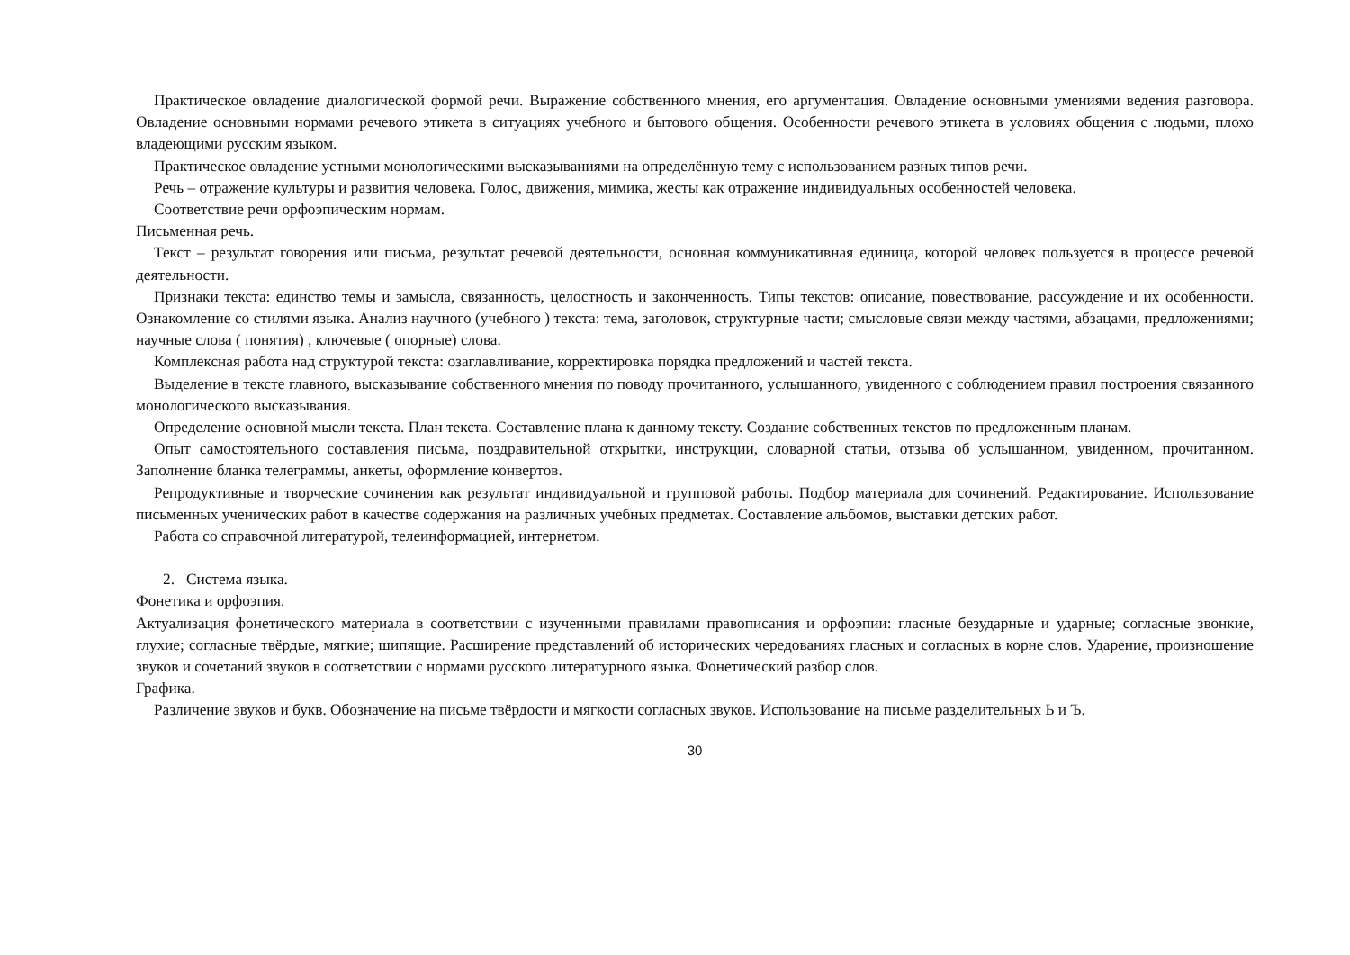Практическое овладение диалогической формой речи. Выражение собственного мнения, его аргументация. Овладение основными умениями ведения разговора. Овладение основными нормами речевого этикета в ситуациях учебного и бытового общения. Особенности речевого этикета в условиях общения с людьми, плохо владеющими русским языком.
Практическое овладение устными монологическими высказываниями на определённую тему с использованием разных типов речи.
Речь – отражение культуры и развития человека. Голос, движения, мимика, жесты как отражение индивидуальных особенностей человека.
Соответствие речи орфоэпическим нормам.
Письменная речь.
Текст – результат говорения или письма, результат речевой деятельности, основная коммуникативная единица, которой человек пользуется в процессе речевой деятельности.
Признаки текста: единство темы и замысла, связанность, целостность и законченность. Типы текстов: описание, повествование, рассуждение и их особенности. Ознакомление со стилями языка. Анализ научного (учебного ) текста: тема, заголовок, структурные части; смысловые связи между частями, абзацами, предложениями; научные слова ( понятия) , ключевые ( опорные) слова.
Комплексная работа над структурой текста: озаглавливание, корректировка порядка предложений и частей текста.
Выделение в тексте главного, высказывание собственного мнения по поводу прочитанного, услышанного, увиденного с соблюдением правил построения связанного монологического высказывания.
Определение основной мысли текста. План текста. Составление плана к данному тексту. Создание собственных текстов по предложенным планам.
Опыт самостоятельного составления письма, поздравительной открытки, инструкции, словарной статьи, отзыва об услышанном, увиденном, прочитанном. Заполнение бланка телеграммы, анкеты, оформление конвертов.
Репродуктивные и творческие сочинения как результат индивидуальной и групповой работы. Подбор материала для сочинений. Редактирование. Использование письменных ученических работ в качестве содержания на различных учебных предметах. Составление альбомов, выставки детских работ.
Работа со справочной литературой, телеинформацией, интернетом.
2. Система языка.
Фонетика и орфоэпия.
Актуализация фонетического материала в соответствии с изученными правилами правописания и орфоэпии: гласные безударные и ударные; согласные звонкие, глухие; согласные твёрдые, мягкие; шипящие. Расширение представлений об исторических чередованиях гласных и согласных в корне слов. Ударение, произношение звуков и сочетаний звуков в соответствии с нормами русского литературного языка. Фонетический разбор слов.
Графика.
Различение звуков и букв. Обозначение на письме твёрдости и мягкости согласных звуков. Использование на письме разделительных Ь и Ъ.
30